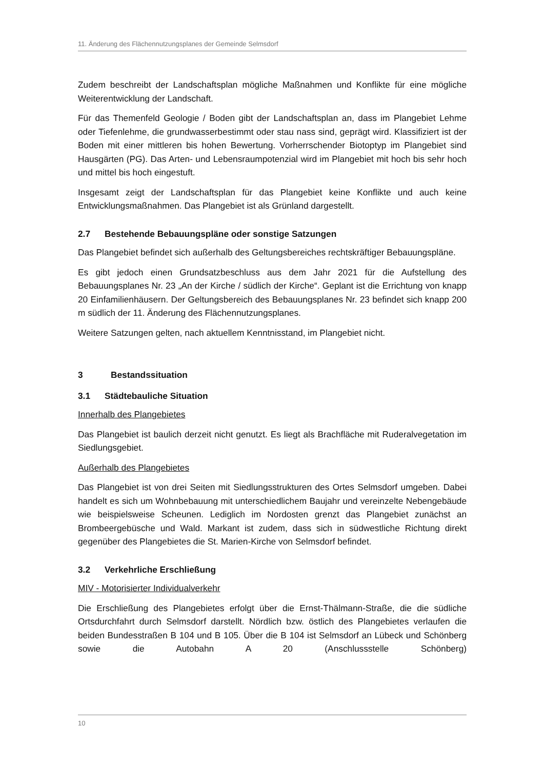11. Änderung des Flächennutzungsplanes der Gemeinde Selmsdorf
Zudem beschreibt der Landschaftsplan mögliche Maßnahmen und Konflikte für eine mögliche Weiterentwicklung der Landschaft.
Für das Themenfeld Geologie / Boden gibt der Landschaftsplan an, dass im Plangebiet Lehme oder Tiefenlehme, die grundwasserbestimmt oder stau nass sind, geprägt wird. Klassifiziert ist der Boden mit einer mittleren bis hohen Bewertung. Vorherrschender Biotoptyp im Plangebiet sind Hausgärten (PG). Das Arten- und Lebensraumpotenzial wird im Plangebiet mit hoch bis sehr hoch und mittel bis hoch eingestuft.
Insgesamt zeigt der Landschaftsplan für das Plangebiet keine Konflikte und auch keine Entwicklungsmaßnahmen. Das Plangebiet ist als Grünland dargestellt.
2.7 Bestehende Bebauungspläne oder sonstige Satzungen
Das Plangebiet befindet sich außerhalb des Geltungsbereiches rechtskräftiger Bebauungspläne.
Es gibt jedoch einen Grundsatzbeschluss aus dem Jahr 2021 für die Aufstellung des Bebauungsplanes Nr. 23 „An der Kirche / südlich der Kirche“. Geplant ist die Errichtung von knapp 20 Einfamilienhäusern. Der Geltungsbereich des Bebauungsplanes Nr. 23 befindet sich knapp 200 m südlich der 11. Änderung des Flächennutzungsplanes.
Weitere Satzungen gelten, nach aktuellem Kenntnisstand, im Plangebiet nicht.
3 Bestandssituation
3.1 Städtebauliche Situation
Innerhalb des Plangebietes
Das Plangebiet ist baulich derzeit nicht genutzt. Es liegt als Brachfläche mit Ruderalvegetation im Siedlungsgebiet.
Außerhalb des Plangebietes
Das Plangebiet ist von drei Seiten mit Siedlungsstrukturen des Ortes Selmsdorf umgeben. Dabei handelt es sich um Wohnbebauung mit unterschiedlichem Baujahr und vereinzelte Nebengebäude wie beispielsweise Scheunen. Lediglich im Nordosten grenzt das Plangebiet zunächst an Brombeergebüsche und Wald. Markant ist zudem, dass sich in südwestliche Richtung direkt gegenüber des Plangebietes die St. Marien-Kirche von Selmsdorf befindet.
3.2 Verkehrliche Erschließung
MIV - Motorisierter Individualverkehr
Die Erschließung des Plangebietes erfolgt über die Ernst-Thälmann-Straße, die die südliche Ortsdurchfahrt durch Selmsdorf darstellt. Nördlich bzw. östlich des Plangebietes verlaufen die beiden Bundesstraßen B 104 und B 105. Über die B 104 ist Selmsdorf an Lübeck und Schönberg sowie die Autobahn A 20 (Anschlussstelle Schönberg)
10